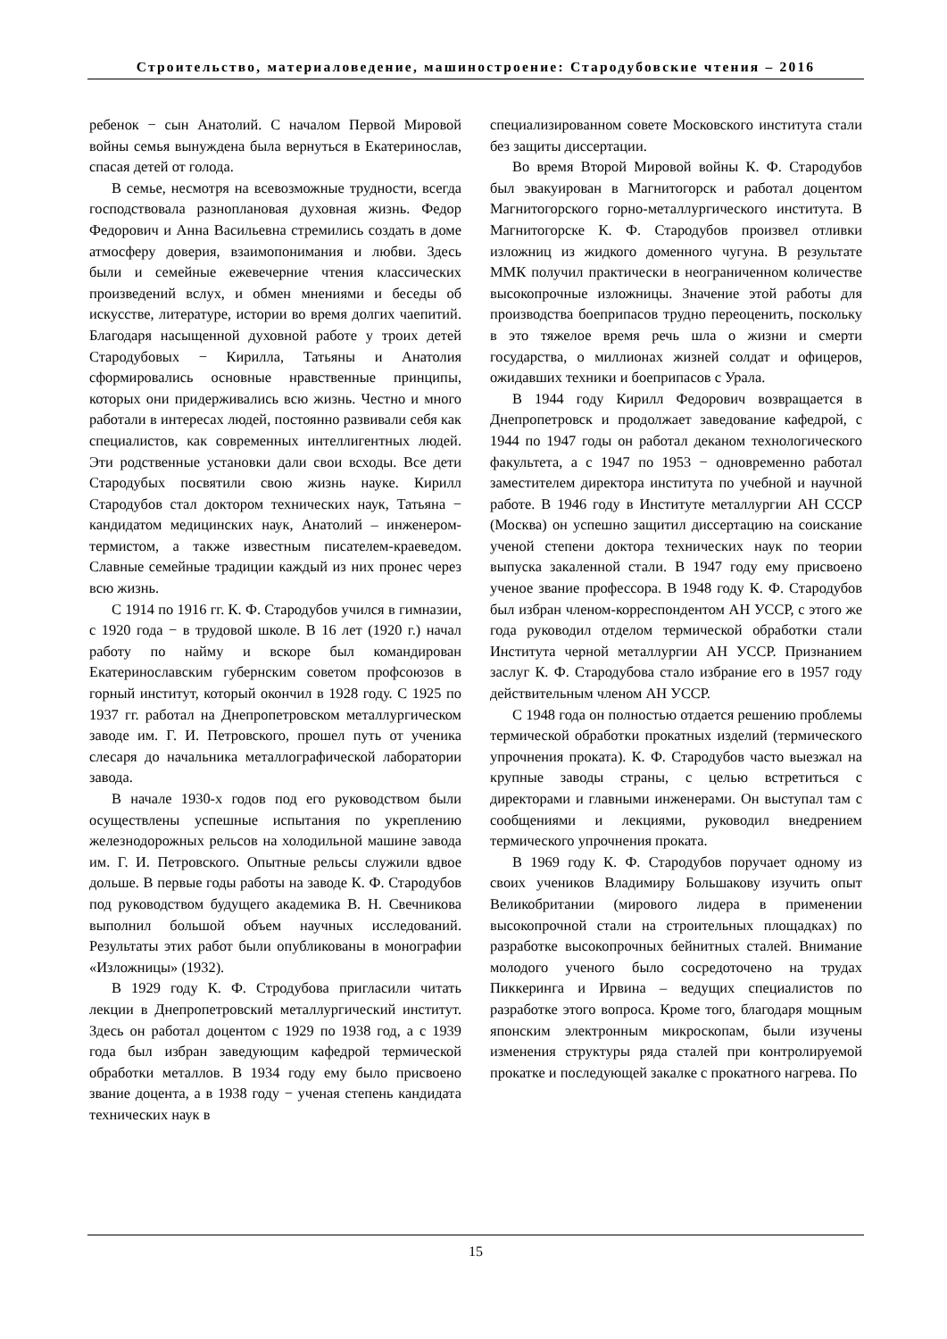Строительство, материаловедение, машиностроение: Стародубовские чтения – 2016
ребенок − сын Анатолий. С началом Первой Мировой войны семья вынуждена была вернуться в Екатеринослав, спасая детей от голода.
В семье, несмотря на всевозможные трудности, всегда господствовала разноплановая духовная жизнь. Федор Федорович и Анна Васильевна стремились создать в доме атмосферу доверия, взаимопонимания и любви. Здесь были и семейные ежевечерние чтения классических произведений вслух, и обмен мнениями и беседы об искусстве, литературе, истории во время долгих чаепитий. Благодаря насыщенной духовной работе у троих детей Стародубовых − Кирилла, Татьяны и Анатолия сформировались основные нравственные принципы, которых они придерживались всю жизнь. Честно и много работали в интересах людей, постоянно развивали себя как специалистов, как современных интеллигентных людей. Эти родственные установки дали свои всходы. Все дети Стародубых посвятили свою жизнь науке. Кирилл Стародубов стал доктором технических наук, Татьяна − кандидатом медицинских наук, Анатолий – инженером-термистом, а также известным писателем-краеведом. Славные семейные традиции каждый из них пронес через всю жизнь.
С 1914 по 1916 гг. К. Ф. Стародубов учился в гимназии, с 1920 года − в трудовой школе. В 16 лет (1920 г.) начал работу по найму и вскоре был командирован Екатеринославским губернским советом профсоюзов в горный институт, который окончил в 1928 году. С 1925 по 1937 гг. работал на Днепропетровском металлургическом заводе им. Г. И. Петровского, прошел путь от ученика слесаря до начальника металлографической лаборатории завода.
В начале 1930-х годов под его руководством были осуществлены успешные испытания по укреплению железнодорожных рельсов на холодильной машине завода им. Г. И. Петровского. Опытные рельсы служили вдвое дольше. В первые годы работы на заводе К. Ф. Стародубов под руководством будущего академика В. Н. Свечникова выполнил большой объем научных исследований. Результаты этих работ были опубликованы в монографии «Изложницы» (1932).
В 1929 году К. Ф. Стродубова пригласили читать лекции в Днепропетровский металлургический институт. Здесь он работал доцентом с 1929 по 1938 год, а с 1939 года был избран заведующим кафедрой термической обработки металлов. В 1934 году ему было присвоено звание доцента, а в 1938 году − ученая степень кандидата технических наук в
специализированном совете Московского института стали без защиты диссертации.
Во время Второй Мировой войны К. Ф. Стародубов был эвакуирован в Магнитогорск и работал доцентом Магнитогорского горно-металлургического института. В Магнитогорске К. Ф. Стародубов произвел отливки изложниц из жидкого доменного чугуна. В результате ММК получил практически в неограниченном количестве высокопрочные изложницы. Значение этой работы для производства боеприпасов трудно переоценить, поскольку в это тяжелое время речь шла о жизни и смерти государства, о миллионах жизней солдат и офицеров, ожидавших техники и боеприпасов с Урала.
В 1944 году Кирилл Федорович возвращается в Днепропетровск и продолжает заведование кафедрой, с 1944 по 1947 годы он работал деканом технологического факультета, а с 1947 по 1953 − одновременно работал заместителем директора института по учебной и научной работе. В 1946 году в Институте металлургии АН СССР (Москва) он успешно защитил диссертацию на соискание ученой степени доктора технических наук по теории выпуска закаленной стали. В 1947 году ему присвоено ученое звание профессора. В 1948 году К. Ф. Стародубов был избран членом-корреспондентом АН УССР, с этого же года руководил отделом термической обработки стали Института черной металлургии АН УССР. Признанием заслуг К. Ф. Стародубова стало избрание его в 1957 году действительным членом АН УССР.
С 1948 года он полностью отдается решению проблемы термической обработки прокатных изделий (термического упрочнения проката). К. Ф. Стародубов часто выезжал на крупные заводы страны, с целью встретиться с директорами и главными инженерами. Он выступал там с сообщениями и лекциями, руководил внедрением термического упрочнения проката.
В 1969 году К. Ф. Стародубов поручает одному из своих учеников Владимиру Большакову изучить опыт Великобритании (мирового лидера в применении высокопрочной стали на строительных площадках) по разработке высокопрочных бейнитных сталей. Внимание молодого ученого было сосредоточено на трудах Пиккеринга и Ирвина – ведущих специалистов по разработке этого вопроса. Кроме того, благодаря мощным японским электронным микроскопам, были изучены изменения структуры ряда сталей при контролируемой прокатке и последующей закалке с прокатного нагрева. По
15